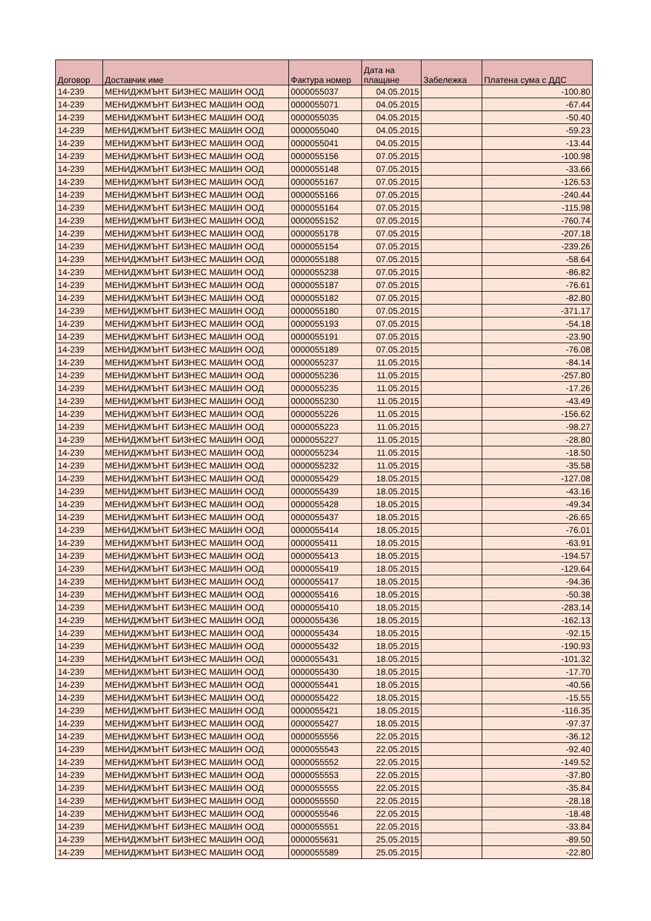| Договор | Доставчик име | Фактура номер | Дата на плащане | Забележка | Платена сума с ДДС |
| --- | --- | --- | --- | --- | --- |
| 14-239 | МЕНИДЖМЪНТ БИЗНЕС МАШИН ООД | 0000055037 | 04.05.2015 | | -100.80 |
| 14-239 | МЕНИДЖМЪНТ БИЗНЕС МАШИН ООД | 0000055071 | 04.05.2015 | | -67.44 |
| 14-239 | МЕНИДЖМЪНТ БИЗНЕС МАШИН ООД | 0000055035 | 04.05.2015 | | -50.40 |
| 14-239 | МЕНИДЖМЪНТ БИЗНЕС МАШИН ООД | 0000055040 | 04.05.2015 | | -59.23 |
| 14-239 | МЕНИДЖМЪНТ БИЗНЕС МАШИН ООД | 0000055041 | 04.05.2015 | | -13.44 |
| 14-239 | МЕНИДЖМЪНТ БИЗНЕС МАШИН ООД | 0000055156 | 07.05.2015 | | -100.98 |
| 14-239 | МЕНИДЖМЪНТ БИЗНЕС МАШИН ООД | 0000055148 | 07.05.2015 | | -33.66 |
| 14-239 | МЕНИДЖМЪНТ БИЗНЕС МАШИН ООД | 0000055167 | 07.05.2015 | | -126.53 |
| 14-239 | МЕНИДЖМЪНТ БИЗНЕС МАШИН ООД | 0000055166 | 07.05.2015 | | -240.44 |
| 14-239 | МЕНИДЖМЪНТ БИЗНЕС МАШИН ООД | 0000055164 | 07.05.2015 | | -115.98 |
| 14-239 | МЕНИДЖМЪНТ БИЗНЕС МАШИН ООД | 0000055152 | 07.05.2015 | | -760.74 |
| 14-239 | МЕНИДЖМЪНТ БИЗНЕС МАШИН ООД | 0000055178 | 07.05.2015 | | -207.18 |
| 14-239 | МЕНИДЖМЪНТ БИЗНЕС МАШИН ООД | 0000055154 | 07.05.2015 | | -239.26 |
| 14-239 | МЕНИДЖМЪНТ БИЗНЕС МАШИН ООД | 0000055188 | 07.05.2015 | | -58.64 |
| 14-239 | МЕНИДЖМЪНТ БИЗНЕС МАШИН ООД | 0000055238 | 07.05.2015 | | -86.82 |
| 14-239 | МЕНИДЖМЪНТ БИЗНЕС МАШИН ООД | 0000055187 | 07.05.2015 | | -76.61 |
| 14-239 | МЕНИДЖМЪНТ БИЗНЕС МАШИН ООД | 0000055182 | 07.05.2015 | | -82.80 |
| 14-239 | МЕНИДЖМЪНТ БИЗНЕС МАШИН ООД | 0000055180 | 07.05.2015 | | -371.17 |
| 14-239 | МЕНИДЖМЪНТ БИЗНЕС МАШИН ООД | 0000055193 | 07.05.2015 | | -54.18 |
| 14-239 | МЕНИДЖМЪНТ БИЗНЕС МАШИН ООД | 0000055191 | 07.05.2015 | | -23.90 |
| 14-239 | МЕНИДЖМЪНТ БИЗНЕС МАШИН ООД | 0000055189 | 07.05.2015 | | -76.08 |
| 14-239 | МЕНИДЖМЪНТ БИЗНЕС МАШИН ООД | 0000055237 | 11.05.2015 | | -84.14 |
| 14-239 | МЕНИДЖМЪНТ БИЗНЕС МАШИН ООД | 0000055236 | 11.05.2015 | | -257.80 |
| 14-239 | МЕНИДЖМЪНТ БИЗНЕС МАШИН ООД | 0000055235 | 11.05.2015 | | -17.26 |
| 14-239 | МЕНИДЖМЪНТ БИЗНЕС МАШИН ООД | 0000055230 | 11.05.2015 | | -43.49 |
| 14-239 | МЕНИДЖМЪНТ БИЗНЕС МАШИН ООД | 0000055226 | 11.05.2015 | | -156.62 |
| 14-239 | МЕНИДЖМЪНТ БИЗНЕС МАШИН ООД | 0000055223 | 11.05.2015 | | -98.27 |
| 14-239 | МЕНИДЖМЪНТ БИЗНЕС МАШИН ООД | 0000055227 | 11.05.2015 | | -28.80 |
| 14-239 | МЕНИДЖМЪНТ БИЗНЕС МАШИН ООД | 0000055234 | 11.05.2015 | | -18.50 |
| 14-239 | МЕНИДЖМЪНТ БИЗНЕС МАШИН ООД | 0000055232 | 11.05.2015 | | -35.58 |
| 14-239 | МЕНИДЖМЪНТ БИЗНЕС МАШИН ООД | 0000055429 | 18.05.2015 | | -127.08 |
| 14-239 | МЕНИДЖМЪНТ БИЗНЕС МАШИН ООД | 0000055439 | 18.05.2015 | | -43.16 |
| 14-239 | МЕНИДЖМЪНТ БИЗНЕС МАШИН ООД | 0000055428 | 18.05.2015 | | -49.34 |
| 14-239 | МЕНИДЖМЪНТ БИЗНЕС МАШИН ООД | 0000055437 | 18.05.2015 | | -26.65 |
| 14-239 | МЕНИДЖМЪНТ БИЗНЕС МАШИН ООД | 0000055414 | 18.05.2015 | | -76.01 |
| 14-239 | МЕНИДЖМЪНТ БИЗНЕС МАШИН ООД | 0000055411 | 18.05.2015 | | -63.91 |
| 14-239 | МЕНИДЖМЪНТ БИЗНЕС МАШИН ООД | 0000055413 | 18.05.2015 | | -194.57 |
| 14-239 | МЕНИДЖМЪНТ БИЗНЕС МАШИН ООД | 0000055419 | 18.05.2015 | | -129.64 |
| 14-239 | МЕНИДЖМЪНТ БИЗНЕС МАШИН ООД | 0000055417 | 18.05.2015 | | -94.36 |
| 14-239 | МЕНИДЖМЪНТ БИЗНЕС МАШИН ООД | 0000055416 | 18.05.2015 | | -50.38 |
| 14-239 | МЕНИДЖМЪНТ БИЗНЕС МАШИН ООД | 0000055410 | 18.05.2015 | | -283.14 |
| 14-239 | МЕНИДЖМЪНТ БИЗНЕС МАШИН ООД | 0000055436 | 18.05.2015 | | -162.13 |
| 14-239 | МЕНИДЖМЪНТ БИЗНЕС МАШИН ООД | 0000055434 | 18.05.2015 | | -92.15 |
| 14-239 | МЕНИДЖМЪНТ БИЗНЕС МАШИН ООД | 0000055432 | 18.05.2015 | | -190.93 |
| 14-239 | МЕНИДЖМЪНТ БИЗНЕС МАШИН ООД | 0000055431 | 18.05.2015 | | -101.32 |
| 14-239 | МЕНИДЖМЪНТ БИЗНЕС МАШИН ООД | 0000055430 | 18.05.2015 | | -17.70 |
| 14-239 | МЕНИДЖМЪНТ БИЗНЕС МАШИН ООД | 0000055441 | 18.05.2015 | | -40.56 |
| 14-239 | МЕНИДЖМЪНТ БИЗНЕС МАШИН ООД | 0000055422 | 18.05.2015 | | -15.55 |
| 14-239 | МЕНИДЖМЪНТ БИЗНЕС МАШИН ООД | 0000055421 | 18.05.2015 | | -116.35 |
| 14-239 | МЕНИДЖМЪНТ БИЗНЕС МАШИН ООД | 0000055427 | 18.05.2015 | | -97.37 |
| 14-239 | МЕНИДЖМЪНТ БИЗНЕС МАШИН ООД | 0000055556 | 22.05.2015 | | -36.12 |
| 14-239 | МЕНИДЖМЪНТ БИЗНЕС МАШИН ООД | 0000055543 | 22.05.2015 | | -92.40 |
| 14-239 | МЕНИДЖМЪНТ БИЗНЕС МАШИН ООД | 0000055552 | 22.05.2015 | | -149.52 |
| 14-239 | МЕНИДЖМЪНТ БИЗНЕС МАШИН ООД | 0000055553 | 22.05.2015 | | -37.80 |
| 14-239 | МЕНИДЖМЪНТ БИЗНЕС МАШИН ООД | 0000055555 | 22.05.2015 | | -35.84 |
| 14-239 | МЕНИДЖМЪНТ БИЗНЕС МАШИН ООД | 0000055550 | 22.05.2015 | | -28.18 |
| 14-239 | МЕНИДЖМЪНТ БИЗНЕС МАШИН ООД | 0000055546 | 22.05.2015 | | -18.48 |
| 14-239 | МЕНИДЖМЪНТ БИЗНЕС МАШИН ООД | 0000055551 | 22.05.2015 | | -33.84 |
| 14-239 | МЕНИДЖМЪНТ БИЗНЕС МАШИН ООД | 0000055631 | 25.05.2015 | | -89.50 |
| 14-239 | МЕНИДЖМЪНТ БИЗНЕС МАШИН ООД | 0000055589 | 25.05.2015 | | -22.80 |